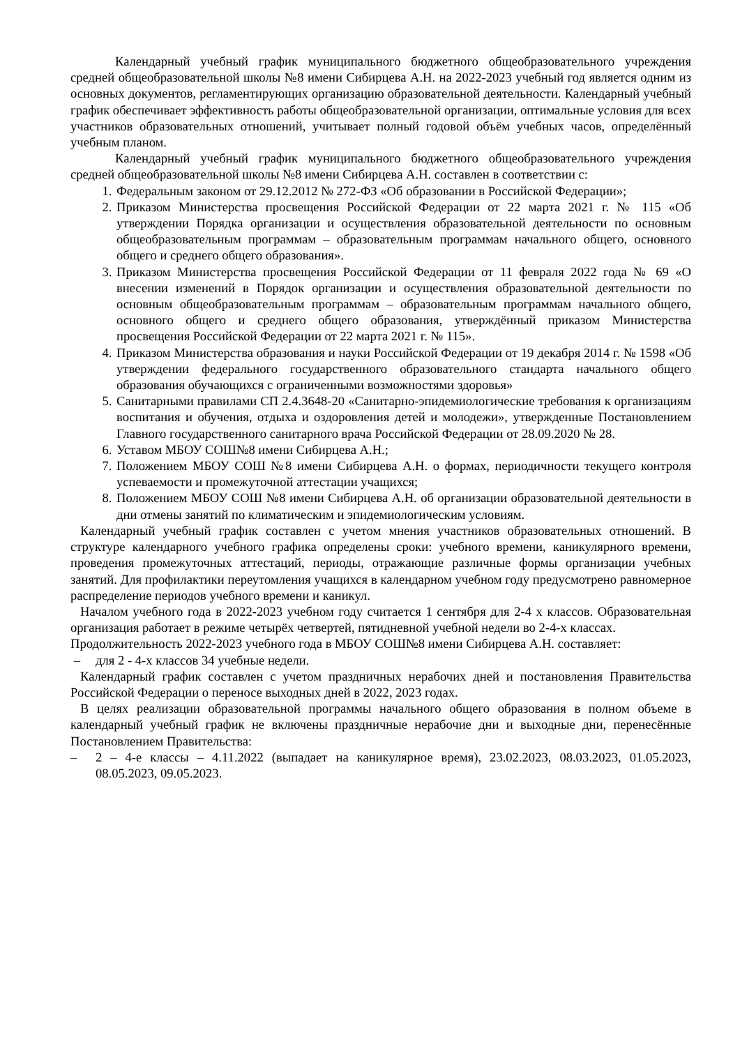Календарный учебный график муниципального бюджетного общеобразовательного учреждения средней общеобразовательной школы №8 имени Сибирцева А.Н. на 2022-2023 учебный год является одним из основных документов, регламентирующих организацию образовательной деятельности. Календарный учебный график обеспечивает эффективность работы общеобразовательной организации, оптимальные условия для всех участников образовательных отношений, учитывает полный годовой объём учебных часов, определённый учебным планом.
Календарный учебный график муниципального бюджетного общеобразовательного учреждения средней общеобразовательной школы №8 имени Сибирцева А.Н. составлен в соответствии с:
1. Федеральным законом от 29.12.2012 № 272-ФЗ «Об образовании в Российской Федерации»;
2. Приказом Министерства просвещения Российской Федерации от 22 марта 2021 г. № 115 «Об утверждении Порядка организации и осуществления образовательной деятельности по основным общеобразовательным программам – образовательным программам начального общего, основного общего и среднего общего образования».
3. Приказом Министерства просвещения Российской Федерации от 11 февраля 2022 года № 69 «О внесении изменений в Порядок организации и осуществления образовательной деятельности по основным общеобразовательным программам – образовательным программам начального общего, основного общего и среднего общего образования, утверждённый приказом Министерства просвещения Российской Федерации от 22 марта 2021 г. № 115».
4. Приказом Министерства образования и науки Российской Федерации от 19 декабря 2014 г. № 1598 «Об утверждении федерального государственного образовательного стандарта начального общего образования обучающихся с ограниченными возможностями здоровья»
5. Санитарными правилами СП 2.4.3648-20 «Санитарно-эпидемиологические требования к организациям воспитания и обучения, отдыха и оздоровления детей и молодежи», утвержденные Постановлением Главного государственного санитарного врача Российской Федерации от 28.09.2020 № 28.
6. Уставом МБОУ СОШ№8 имени Сибирцева А.Н.;
7. Положением МБОУ СОШ №8 имени Сибирцева А.Н. о формах, периодичности текущего контроля успеваемости и промежуточной аттестации учащихся;
8. Положением МБОУ СОШ №8 имени Сибирцева А.Н. об организации образовательной деятельности в дни отмены занятий по климатическим и эпидемиологическим условиям.
Календарный учебный график составлен с учетом мнения участников образовательных отношений. В структуре календарного учебного графика определены сроки: учебного времени, каникулярного времени, проведения промежуточных аттестаций, периоды, отражающие различные формы организации учебных занятий. Для профилактики переутомления учащихся в календарном учебном году предусмотрено равномерное распределение периодов учебного времени и каникул.
Началом учебного года в 2022-2023 учебном году считается 1 сентября для 2-4 х классов. Образовательная организация работает в режиме четырёх четвертей, пятидневной учебной недели во 2-4-х классах.
Продолжительность 2022-2023 учебного года в МБОУ СОШ№8 имени Сибирцева А.Н. составляет:
– для 2 - 4-х классов 34 учебные недели.
Календарный график составлен с учетом праздничных нерабочих дней и постановления Правительства Российской Федерации о переносе выходных дней в 2022, 2023 годах.
В целях реализации образовательной программы начального общего образования в полном объеме в календарный учебный график не включены праздничные нерабочие дни и выходные дни, перенесённые Постановлением Правительства:
– 2 – 4-е классы – 4.11.2022 (выпадает на каникулярное время), 23.02.2023, 08.03.2023, 01.05.2023, 08.05.2023, 09.05.2023.